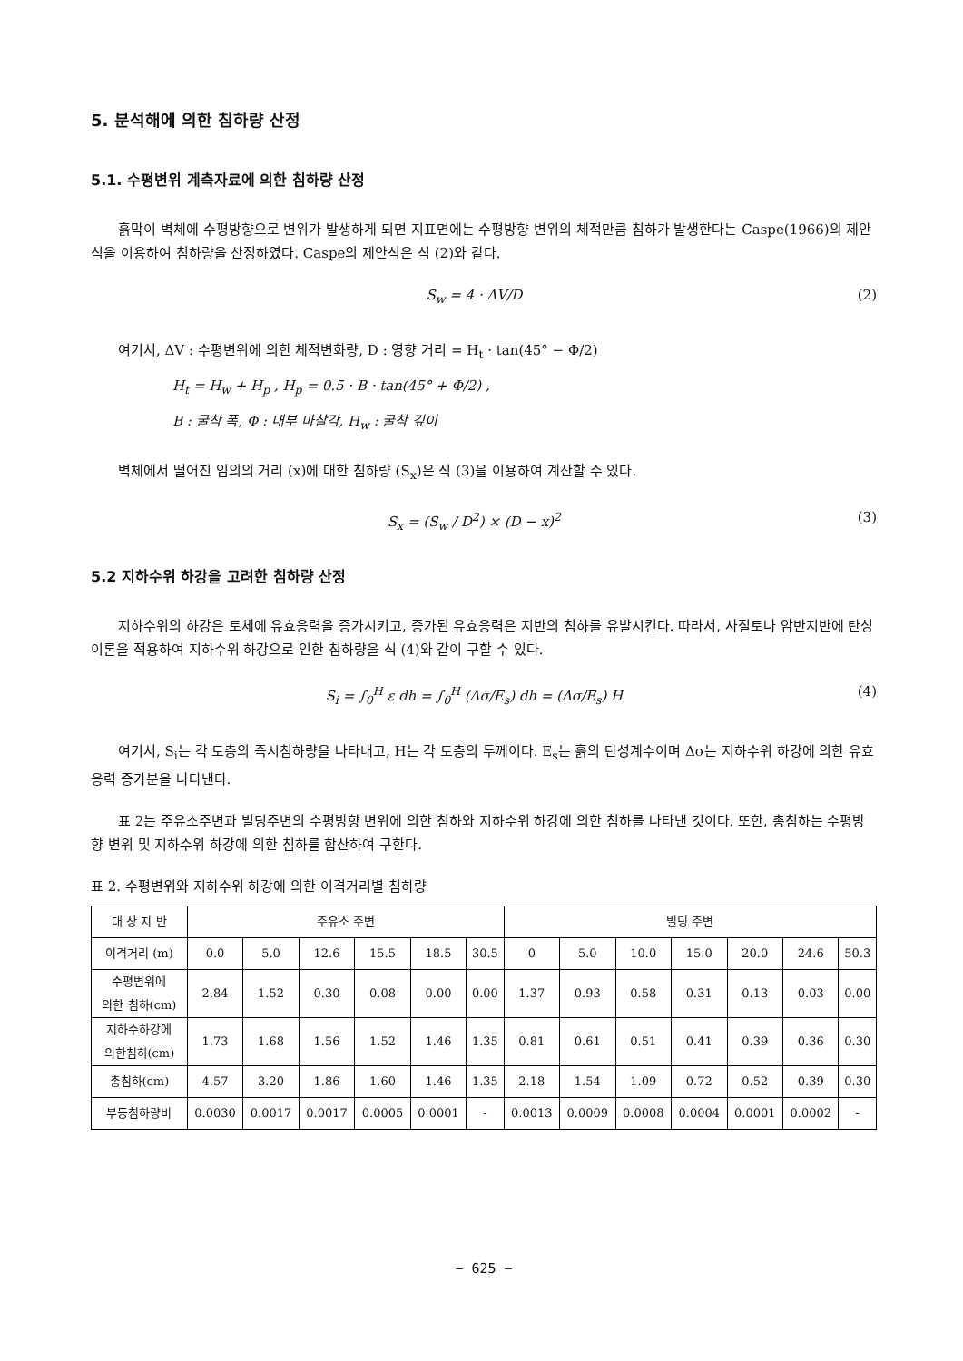5. 분석해에 의한 침하량 산정
5.1. 수평변위 계측자료에 의한 침하량 산정
흙막이 벽체에 수평방향으로 변위가 발생하게 되면 지표면에는 수평방향 변위의 체적만큼 침하가 발생한다는 Caspe(1966)의 제안식을 이용하여 침하량을 산정하였다. Caspe의 제안식은 식 (2)와 같다.
S<sub>w</sub> = 4 · ΔV/D (2)
여기서, ΔV : 수평변위에 의한 체적변화량, D : 영향 거리 = H<sub>t</sub> · tan(45° − Φ/2)
H<sub>t</sub> = H<sub>w</sub> + H<sub>p</sub> , H<sub>p</sub> = 0.5 · B · tan(45° + Φ/2) ,
B : 굴착 폭, Φ : 내부 마찰각, H<sub>w</sub> : 굴착 깊이
벽체에서 떨어진 임의의 거리 (x)에 대한 침하량 (S<sub>x</sub>)은 식 (3)을 이용하여 계산할 수 있다.
S<sub>x</sub> = (S<sub>w</sub> / D<sup>2</sup>) × (D − x)<sup>2</sup> (3)
5.2 지하수위 하강을 고려한 침하량 산정
지하수위의 하강은 토체에 유효응력을 증가시키고, 증가된 유효응력은 지반의 침하를 유발시킨다. 따라서, 사질토나 암반지반에 탄성이론을 적용하여 지하수위 하강으로 인한 침하량을 식 (4)와 같이 구할 수 있다.
S<sub>i</sub> = ∫<sub>0</sub><sup>H</sup> ε dh = ∫<sub>0</sub><sup>H</sup> (Δσ/E<sub>s</sub>) dh = (Δσ/E<sub>s</sub>) H (4)
여기서, S<sub>i</sub>는 각 토층의 즉시침하량을 나타내고, H는 각 토층의 두께이다. E<sub>s</sub>는 흙의 탄성계수이며 Δσ는 지하수위 하강에 의한 유효응력 증가분을 나타낸다.
표 2는 주유소주변과 빌딩주변의 수평방향 변위에 의한 침하와 지하수위 하강에 의한 침하를 나타낸 것이다. 또한, 총침하는 수평방향 변위 및 지하수위 하강에 의한 침하를 합산하여 구한다.
표 2. 수평변위와 지하수위 하강에 의한 이격거리별 침하량
| 대 상 지 반 | 주유소 주변 | | | | | | 빌딩 주변 | | | | | | |
| --- | --- | --- | --- | --- | --- | --- | --- | --- | --- | --- | --- | --- | --- |
| 이격거리 (m) | 0.0 | 5.0 | 12.6 | 15.5 | 18.5 | 30.5 | 0 | 5.0 | 10.0 | 15.0 | 20.0 | 24.6 | 50.3 |
| 수평변위에 의한 침하(cm) | 2.84 | 1.52 | 0.30 | 0.08 | 0.00 | 0.00 | 1.37 | 0.93 | 0.58 | 0.31 | 0.13 | 0.03 | 0.00 |
| 지하수하강에 의한침하(cm) | 1.73 | 1.68 | 1.56 | 1.52 | 1.46 | 1.35 | 0.81 | 0.61 | 0.51 | 0.41 | 0.39 | 0.36 | 0.30 |
| 총침하(cm) | 4.57 | 3.20 | 1.86 | 1.60 | 1.46 | 1.35 | 2.18 | 1.54 | 1.09 | 0.72 | 0.52 | 0.39 | 0.30 |
| 부등침하량비 | 0.0030 | 0.0017 | 0.0017 | 0.0005 | 0.0001 | - | 0.0013 | 0.0009 | 0.0008 | 0.0004 | 0.0001 | 0.0002 | - |
− 625 −